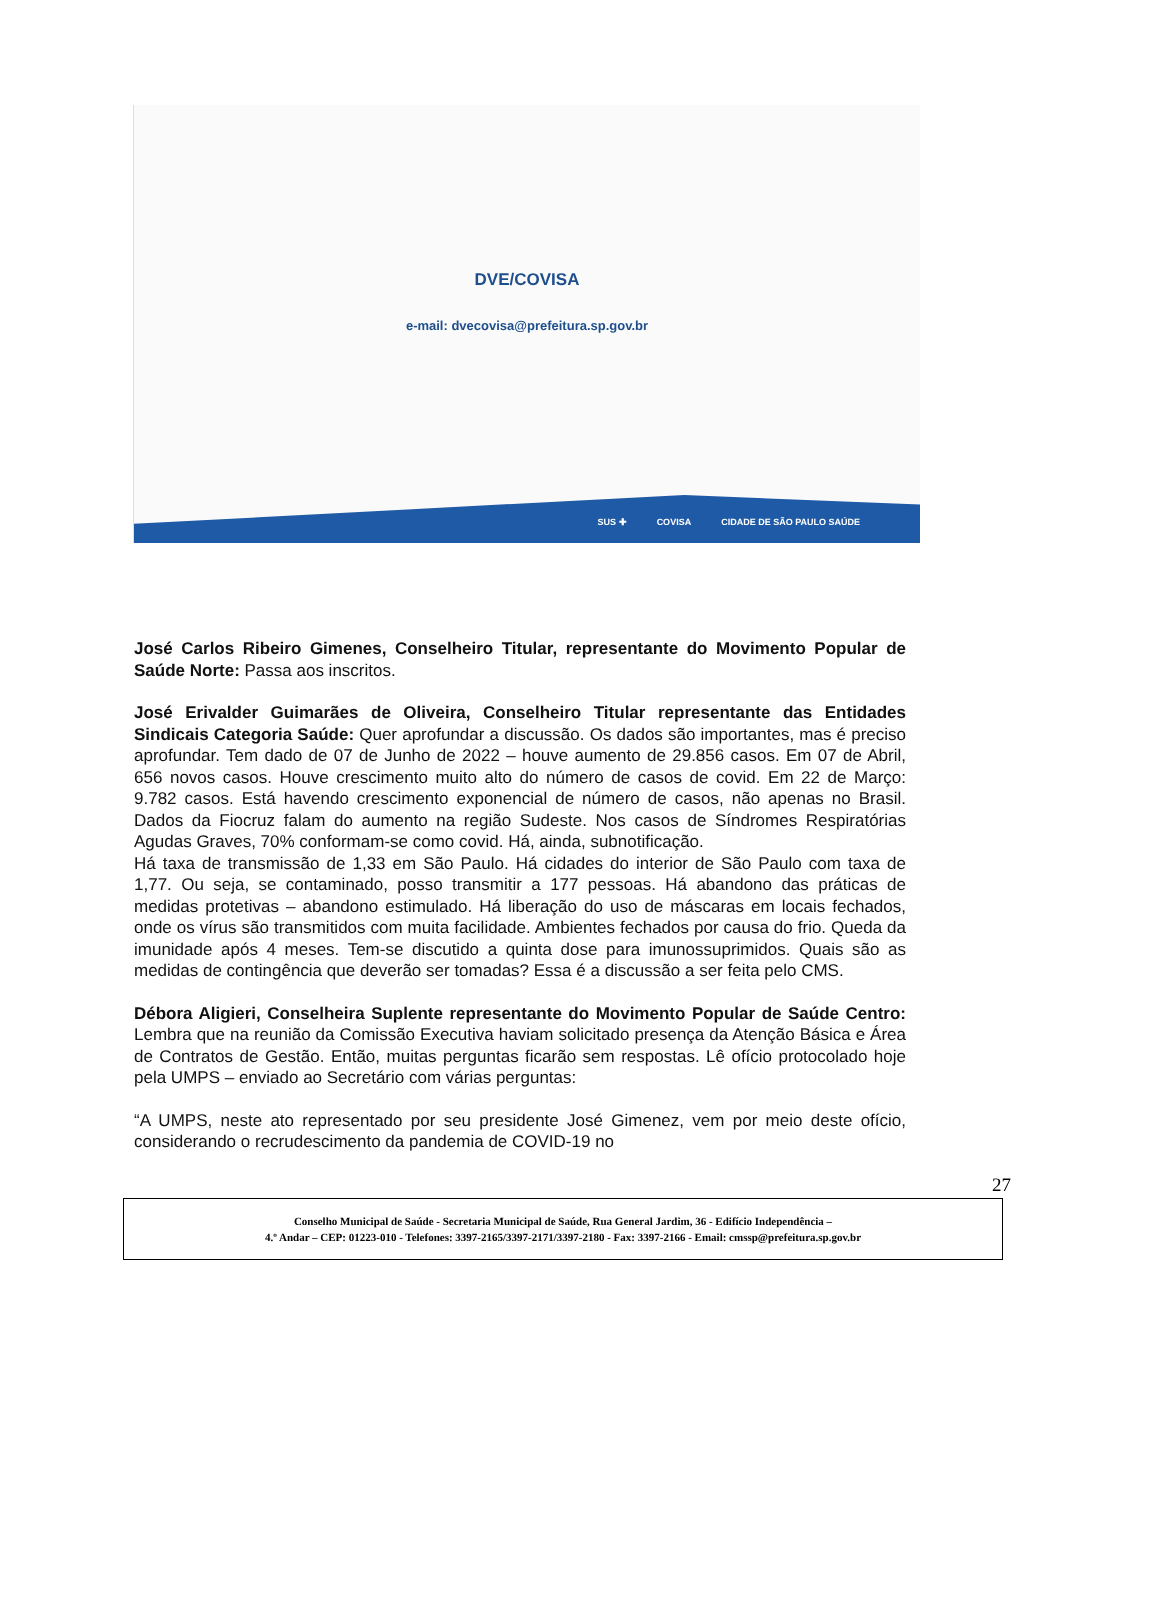DVE/COVISA
e-mail: dvecovisa@prefeitura.sp.gov.br
SUS ✚ COVISA CIDADE DE SÃO PAULO SAÚDE
José Carlos Ribeiro Gimenes, Conselheiro Titular, representante do Movimento Popular de Saúde Norte: Passa aos inscritos.
José Erivalder Guimarães de Oliveira, Conselheiro Titular representante das Entidades Sindicais Categoria Saúde: Quer aprofundar a discussão. Os dados são importantes, mas é preciso aprofundar. Tem dado de 07 de Junho de 2022 – houve aumento de 29.856 casos. Em 07 de Abril, 656 novos casos. Houve crescimento muito alto do número de casos de covid. Em 22 de Março: 9.782 casos. Está havendo crescimento exponencial de número de casos, não apenas no Brasil. Dados da Fiocruz falam do aumento na região Sudeste. Nos casos de Síndromes Respiratórias Agudas Graves, 70% conformam-se como covid. Há, ainda, subnotificação.
Há taxa de transmissão de 1,33 em São Paulo. Há cidades do interior de São Paulo com taxa de 1,77. Ou seja, se contaminado, posso transmitir a 177 pessoas. Há abandono das práticas de medidas protetivas – abandono estimulado. Há liberação do uso de máscaras em locais fechados, onde os vírus são transmitidos com muita facilidade. Ambientes fechados por causa do frio. Queda da imunidade após 4 meses. Tem-se discutido a quinta dose para imunossuprimidos. Quais são as medidas de contingência que deverão ser tomadas? Essa é a discussão a ser feita pelo CMS.
Débora Aligieri, Conselheira Suplente representante do Movimento Popular de Saúde Centro: Lembra que na reunião da Comissão Executiva haviam solicitado presença da Atenção Básica e Área de Contratos de Gestão. Então, muitas perguntas ficarão sem respostas. Lê ofício protocolado hoje pela UMPS – enviado ao Secretário com várias perguntas:
“A UMPS, neste ato representado por seu presidente José Gimenez, vem por meio deste ofício, considerando o recrudescimento da pandemia de COVID-19 no
27
Conselho Municipal de Saúde - Secretaria Municipal de Saúde, Rua General Jardim, 36 - Edifício Independência –
4.º Andar – CEP: 01223-010 - Telefones: 3397-2165/3397-2171/3397-2180 - Fax: 3397-2166 - Email: cmssp@prefeitura.sp.gov.br